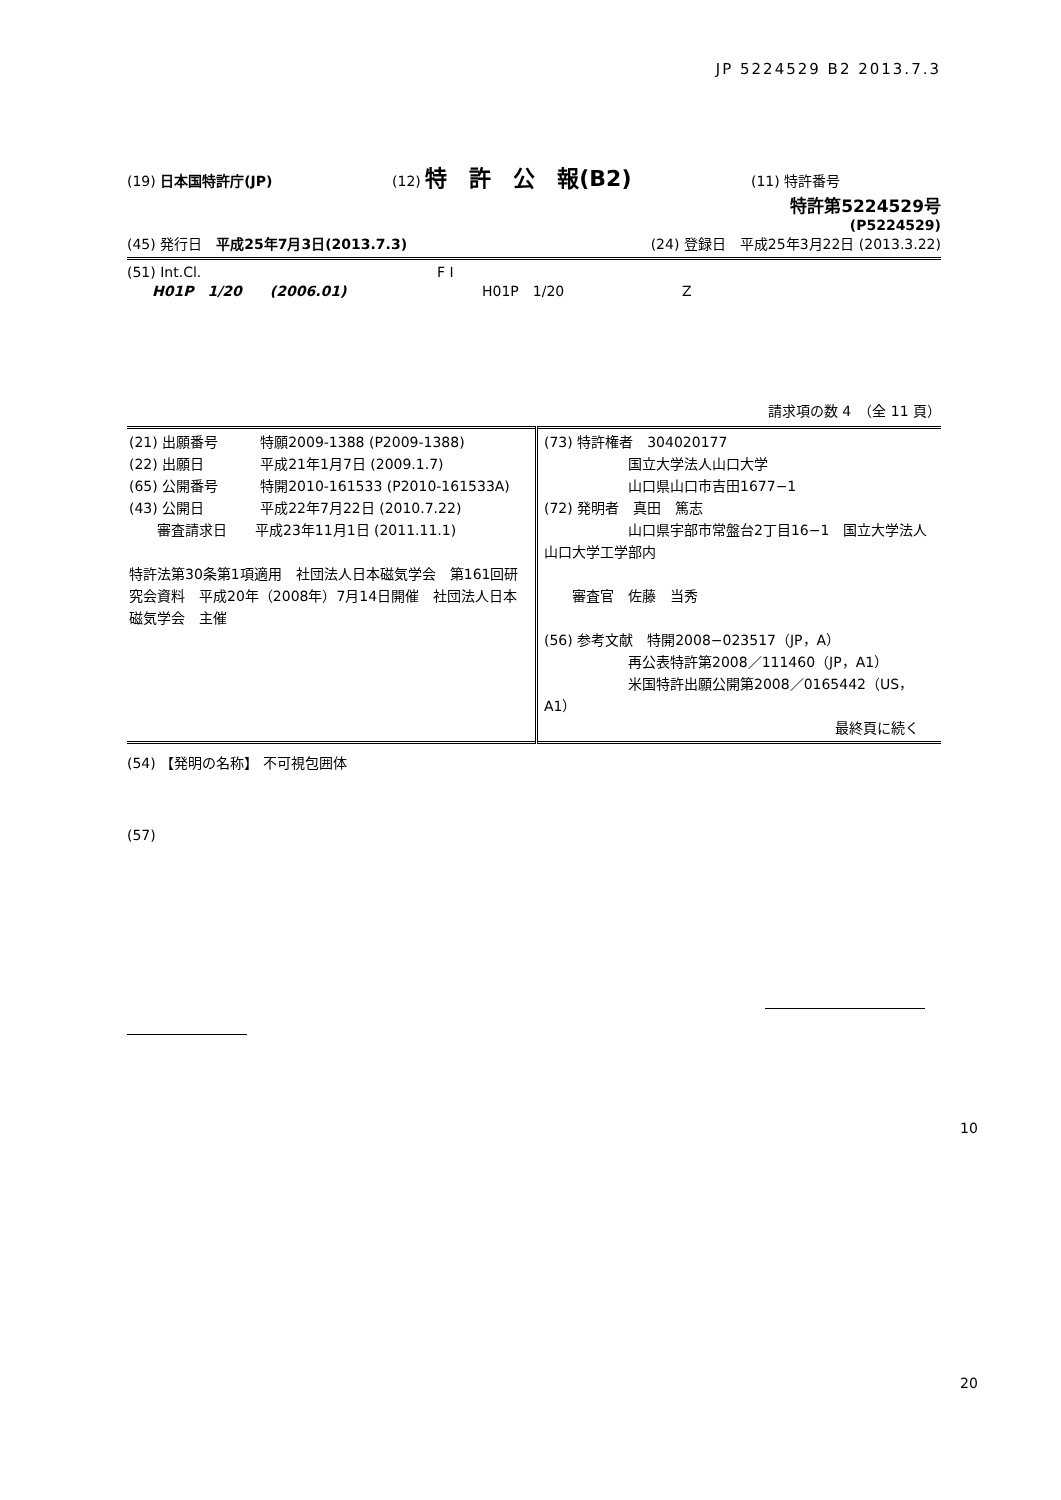JP 5224529 B2 2013.7.3
(19) 日本国特許庁(JP) (12) 特　許　公　報(B2) (11) 特許番号
特許第5224529号
(P5224529)
(45) 発行日　平成25年7月3日(2013.7.3) (24) 登録日　平成25年3月22日 (2013.3.22)
(51) Int.Cl. F I
H01P　1/20　　(2006.01) H01P　1/20 Z
請求項の数 4　（全 11 頁）
| (21) 出願番号 特願2009-1388 (P2009-1388) (22) 出願日 平成21年1月7日 (2009.1.7) (65) 公開番号 特開2010-161533 (P2010-161533A) (43) 公開日 平成22年7月22日 (2010.7.22) 審査請求日 平成23年11月1日 (2011.11.1) 特許法第30条第1項適用 社団法人日本磁気学会 第161回研究会資料 平成20年（2008年）7月14日開催 社団法人日本磁気学会 主催 | (73) 特許権者 304020177 国立大学法人山口大学 山口県山口市吉田1677−1 (72) 発明者 真田 篤志 山口県宇部市常盤台2丁目16−1 国立大学法人山口大学工学部内 審査官 佐藤 当秀 (56) 参考文献 特開2008−023517（JP，A） 再公表特許第2008／111460（JP，A1） 米国特許出願公開第2008／0165442（US，A1） 最終頁に続く |
(54) 【発明の名称】 不可視包囲体
(57)
10
20